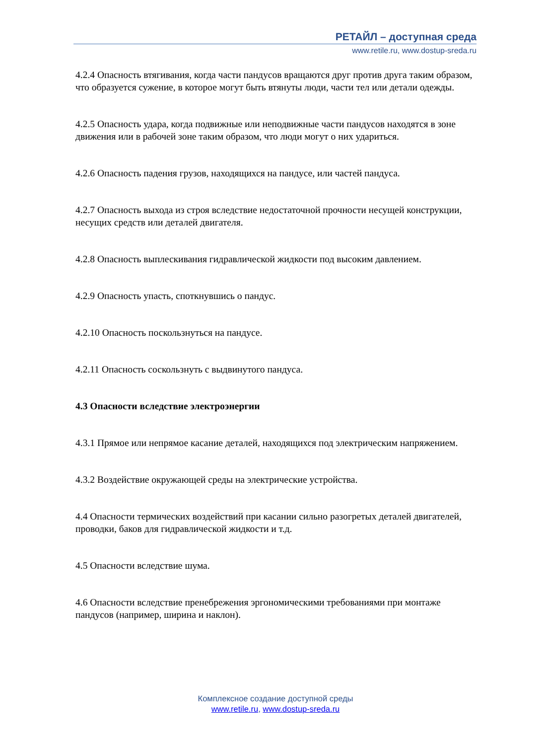РЕТАЙЛ – доступная среда
www.retile.ru, www.dostup-sreda.ru
4.2.4 Опасность втягивания, когда части пандусов вращаются друг против друга таким образом, что образуется сужение, в которое могут быть втянуты люди, части тел или детали одежды.
4.2.5 Опасность удара, когда подвижные или неподвижные части пандусов находятся в зоне движения или в рабочей зоне таким образом, что люди могут о них удариться.
4.2.6 Опасность падения грузов, находящихся на пандусе, или частей пандуса.
4.2.7 Опасность выхода из строя вследствие недостаточной прочности несущей конструкции, несущих средств или деталей двигателя.
4.2.8 Опасность выплескивания гидравлической жидкости под высоким давлением.
4.2.9 Опасность упасть, споткнувшись о пандус.
4.2.10 Опасность поскользнуться на пандусе.
4.2.11 Опасность соскользнуть с выдвинутого пандуса.
4.3 Опасности вследствие электроэнергии
4.3.1 Прямое или непрямое касание деталей, находящихся под электрическим напряжением.
4.3.2 Воздействие окружающей среды на электрические устройства.
4.4 Опасности термических воздействий при касании сильно разогретых деталей двигателей, проводки, баков для гидравлической жидкости и т.д.
4.5 Опасности вследствие шума.
4.6 Опасности вследствие пренебрежения эргономическими требованиями при монтаже пандусов (например, ширина и наклон).
Комплексное создание доступной среды
www.retile.ru, www.dostup-sreda.ru